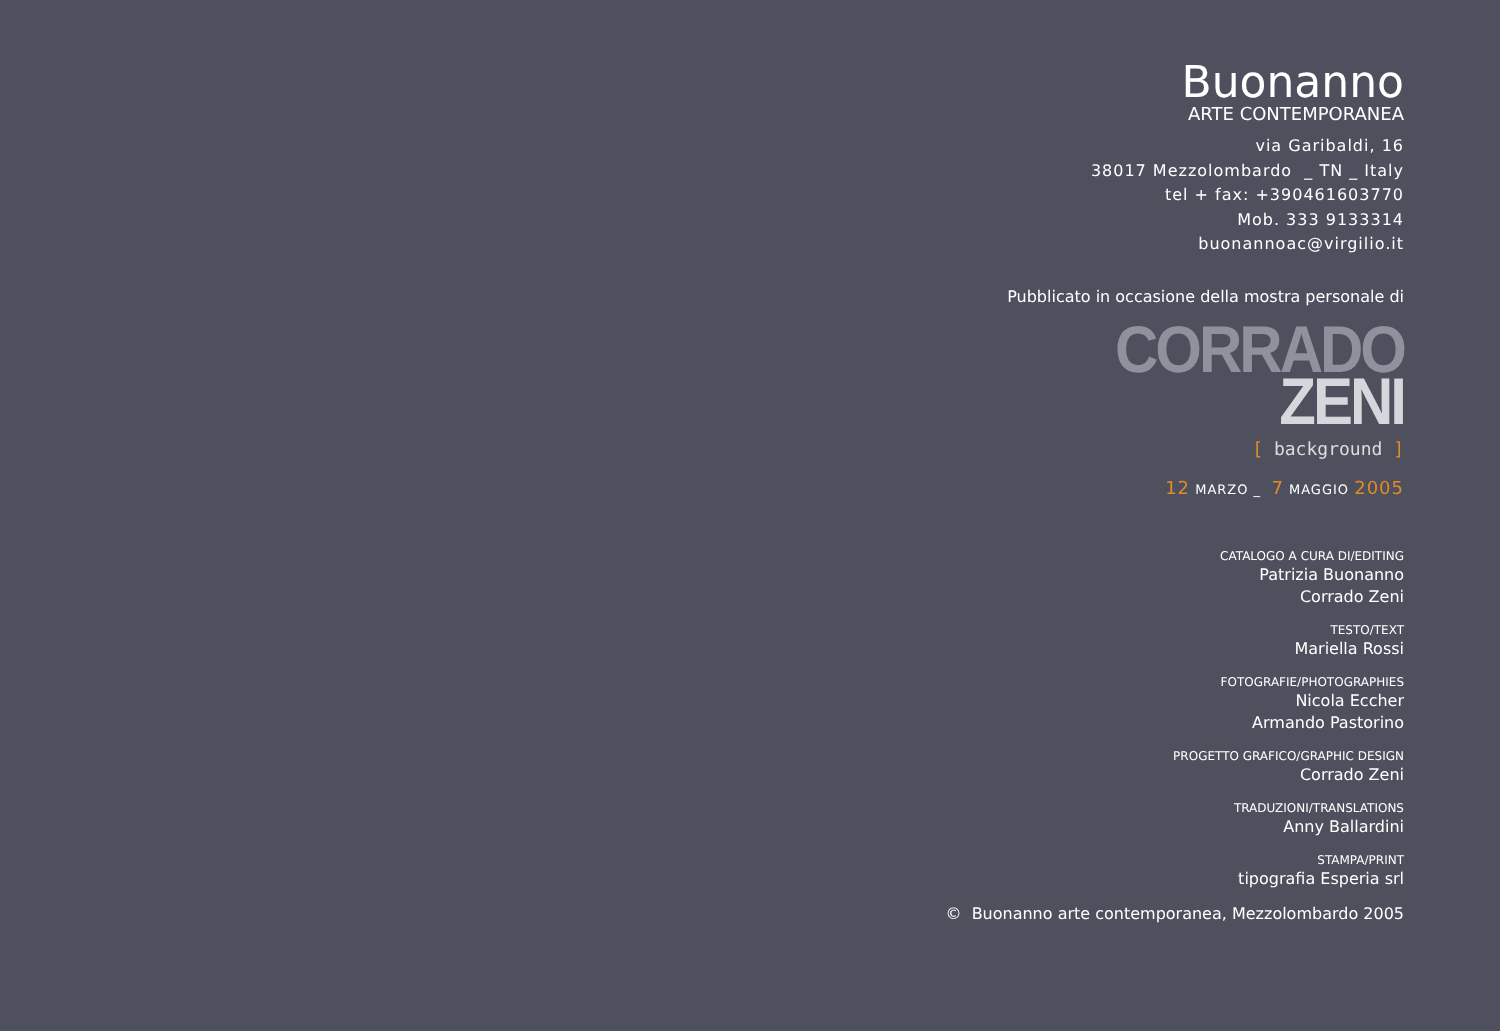Buonanno
ARTE CONTEMPORANEA
via Garibaldi, 16
38017 Mezzolombardo _ TN _ Italy
tel + fax: +390461603770
Mob. 333 9133314
buonannoac@virgilio.it
Pubblicato in occasione della mostra personale di
CORRADO
ZENI
[ background ]
12 MARZO _ 7 MAGGIO 2005
CATALOGO A CURA DI/EDITING
Patrizia Buonanno
Corrado Zeni
TESTO/TEXT
Mariella Rossi
FOTOGRAFIE/PHOTOGRAPHIES
Nicola Eccher
Armando Pastorino
PROGETTO GRAFICO/GRAPHIC DESIGN
Corrado Zeni
TRADUZIONI/TRANSLATIONS
Anny Ballardini
STAMPA/PRINT
tipografia Esperia srl
© Buonanno arte contemporanea, Mezzolombardo 2005